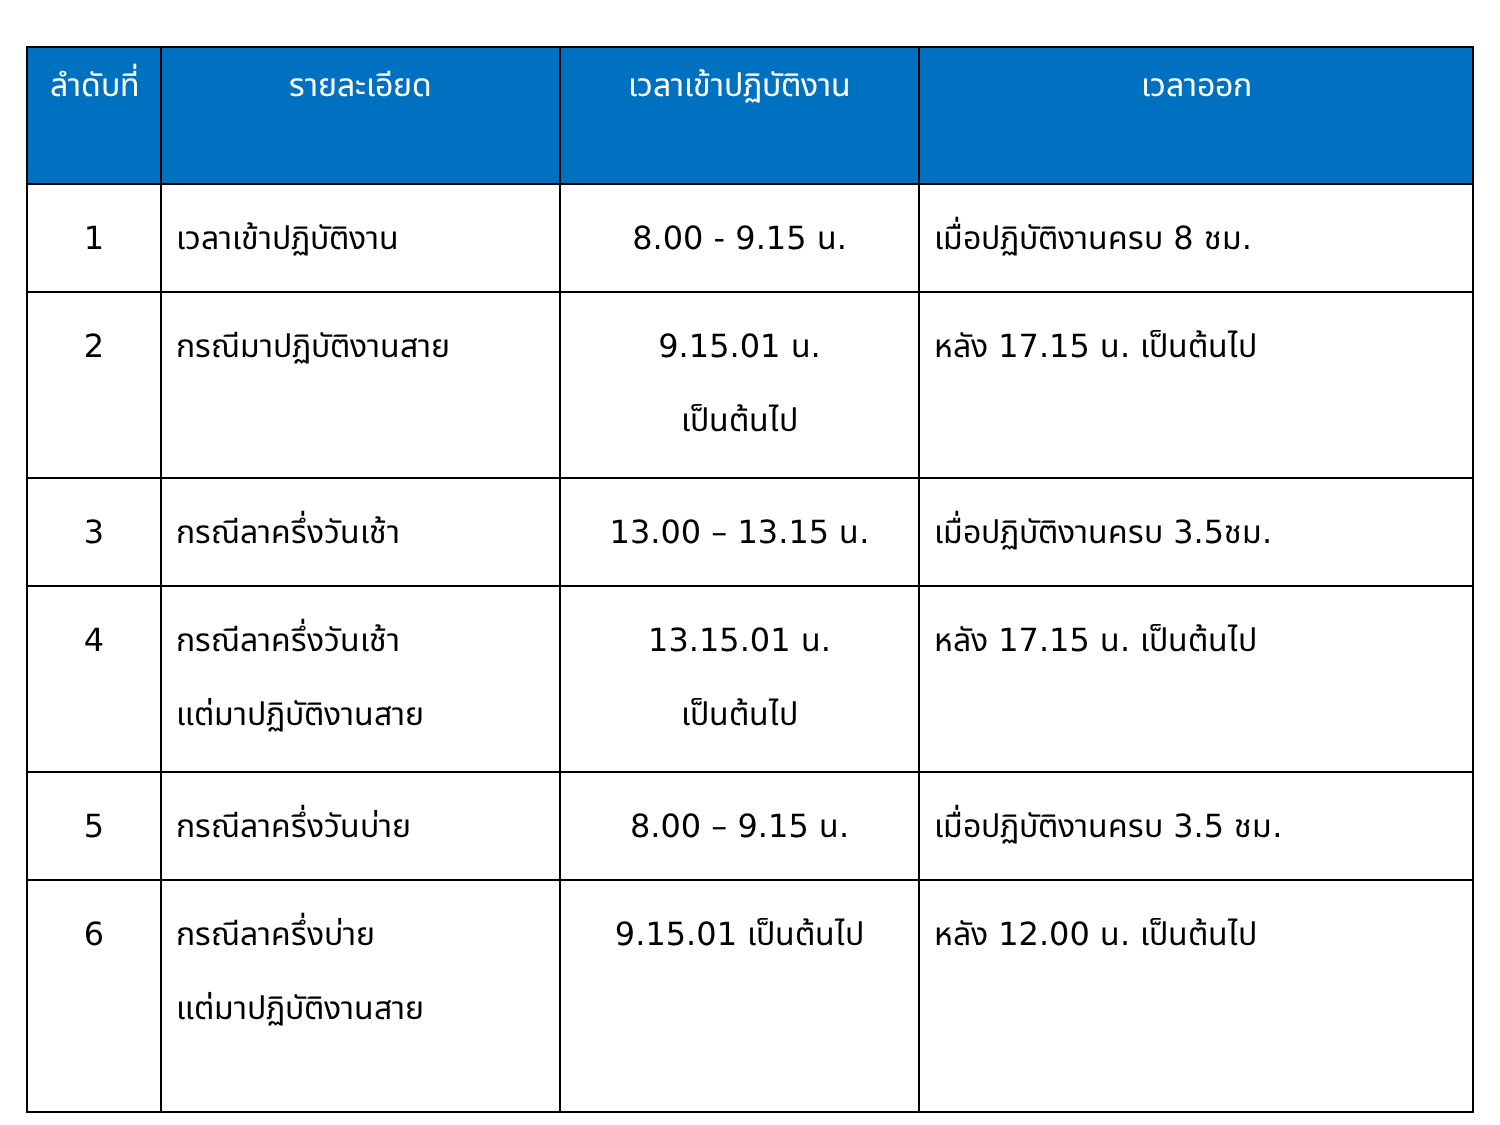| ลำดับที่ | รายละเอียด | เวลาเข้าปฏิบัติงาน | เวลาออก |
| --- | --- | --- | --- |
| 1 | เวลาเข้าปฏิบัติงาน | 8.00 - 9.15 น. | เมื่อปฏิบัติงานครบ 8 ชม. |
| 2 | กรณีมาปฏิบัติงานสาย | 9.15.01 น. เป็นต้นไป | หลัง 17.15 น. เป็นต้นไป |
| 3 | กรณีลาครึ่งวันเช้า | 13.00 – 13.15 น. | เมื่อปฏิบัติงานครบ 3.5ชม. |
| 4 | กรณีลาครึ่งวันเช้า แต่มาปฏิบัติงานสาย | 13.15.01 น. เป็นต้นไป | หลัง 17.15 น. เป็นต้นไป |
| 5 | กรณีลาครึ่งวันบ่าย | 8.00 – 9.15 น. | เมื่อปฏิบัติงานครบ 3.5 ชม. |
| 6 | กรณีลาครึ่งบ่าย แต่มาปฏิบัติงานสาย | 9.15.01 เป็นต้นไป | หลัง 12.00 น. เป็นต้นไป |